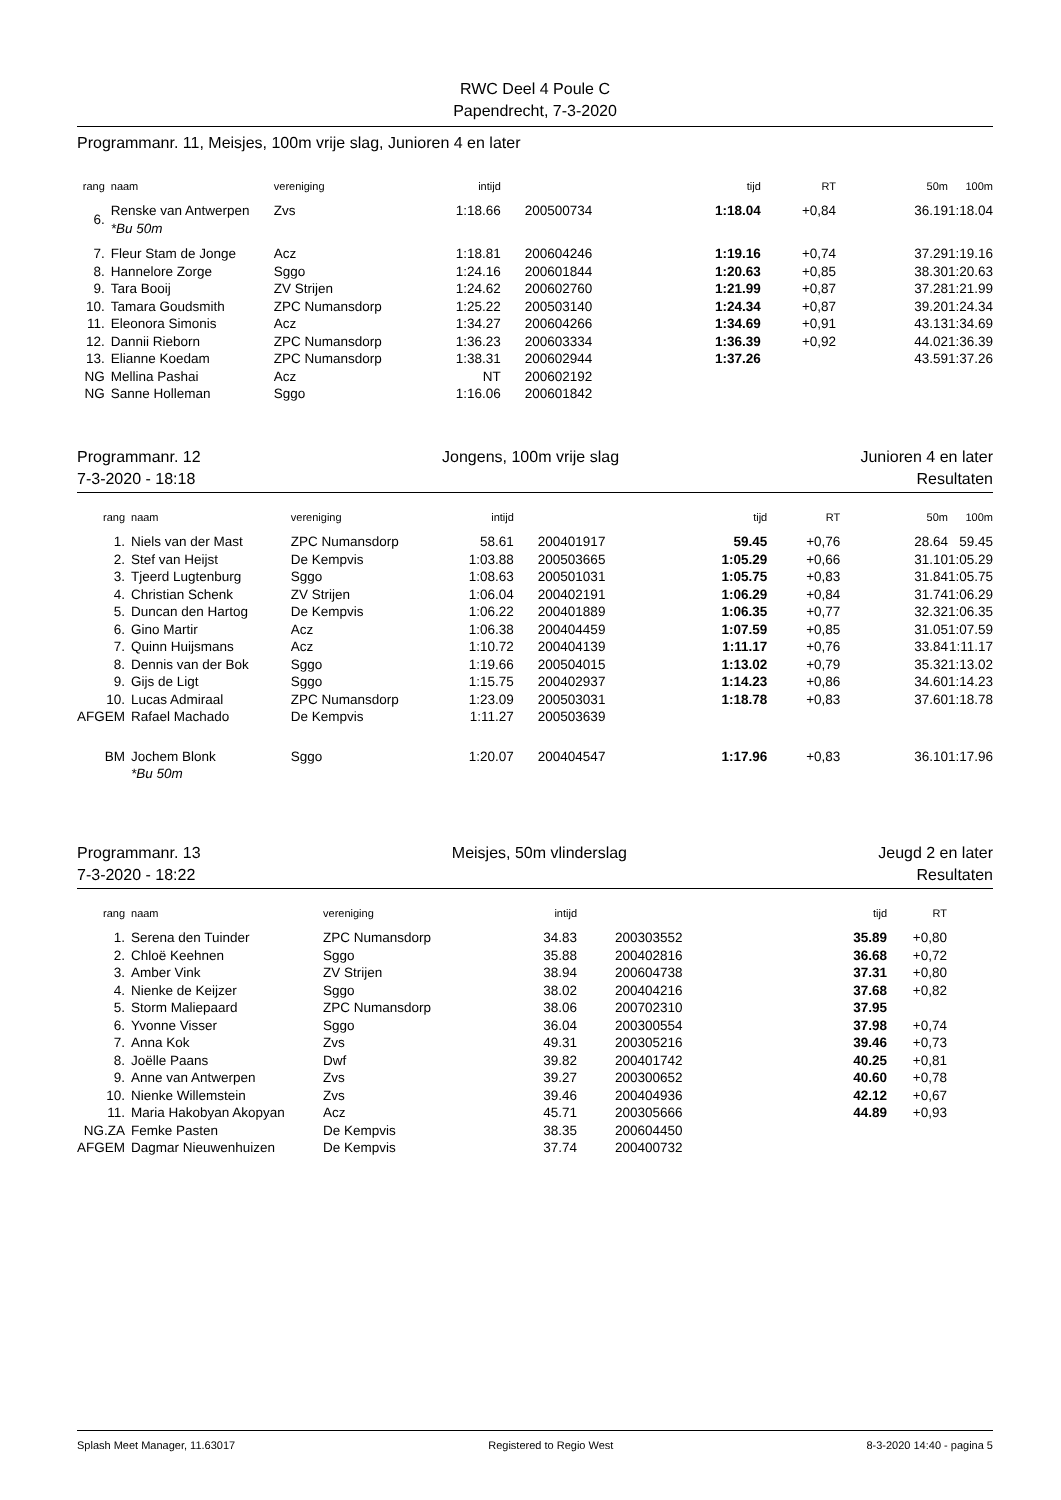RWC Deel 4 Poule C
Papendrecht, 7-3-2020
Programmanr. 11, Meisjes, 100m vrije slag, Junioren 4 en later
| rang | naam | vereniging | intijd | | tijd | RT | 50m | 100m |
| --- | --- | --- | --- | --- | --- | --- | --- | --- |
| 6. | Renske van Antwerpen *Bu 50m | Zvs | 1:18.66 | 200500734 | 1:18.04 | +0,84 | 36.19 | 1:18.04 |
| 7. | Fleur Stam de Jonge | Acz | 1:18.81 | 200604246 | 1:19.16 | +0,74 | 37.29 | 1:19.16 |
| 8. | Hannelore Zorge | Sggo | 1:24.16 | 200601844 | 1:20.63 | +0,85 | 38.30 | 1:20.63 |
| 9. | Tara Booij | ZV Strijen | 1:24.62 | 200602760 | 1:21.99 | +0,87 | 37.28 | 1:21.99 |
| 10. | Tamara Goudsmith | ZPC Numansdorp | 1:25.22 | 200503140 | 1:24.34 | +0,87 | 39.20 | 1:24.34 |
| 11. | Eleonora Simonis | Acz | 1:34.27 | 200604266 | 1:34.69 | +0,91 | 43.13 | 1:34.69 |
| 12. | Dannii Rieborn | ZPC Numansdorp | 1:36.23 | 200603334 | 1:36.39 | +0,92 | 44.02 | 1:36.39 |
| 13. | Elianne Koedam | ZPC Numansdorp | 1:38.31 | 200602944 | 1:37.26 | | 43.59 | 1:37.26 |
| NG | Mellina Pashai | Acz | NT | 200602192 | | | | |
| NG | Sanne Holleman | Sggo | 1:16.06 | 200601842 | | | | |
Programmanr. 12
7-3-2020 - 18:18 Jongens, 100m vrije slag Junioren 4 en later
Resultaten
| rang | naam | vereniging | intijd | | tijd | RT | 50m | 100m |
| --- | --- | --- | --- | --- | --- | --- | --- | --- |
| 1. | Niels van der Mast | ZPC Numansdorp | 58.61 | 200401917 | 59.45 | +0,76 | 28.64 | 59.45 |
| 2. | Stef van Heijst | De Kempvis | 1:03.88 | 200503665 | 1:05.29 | +0,66 | 31.10 | 1:05.29 |
| 3. | Tjeerd Lugtenburg | Sggo | 1:08.63 | 200501031 | 1:05.75 | +0,83 | 31.84 | 1:05.75 |
| 4. | Christian Schenk | ZV Strijen | 1:06.04 | 200402191 | 1:06.29 | +0,84 | 31.74 | 1:06.29 |
| 5. | Duncan den Hartog | De Kempvis | 1:06.22 | 200401889 | 1:06.35 | +0,77 | 32.32 | 1:06.35 |
| 6. | Gino Martir | Acz | 1:06.38 | 200404459 | 1:07.59 | +0,85 | 31.05 | 1:07.59 |
| 7. | Quinn Huijsmans | Acz | 1:10.72 | 200404139 | 1:11.17 | +0,76 | 33.84 | 1:11.17 |
| 8. | Dennis van der Bok | Sggo | 1:19.66 | 200504015 | 1:13.02 | +0,79 | 35.32 | 1:13.02 |
| 9. | Gijs de Ligt | Sggo | 1:15.75 | 200402937 | 1:14.23 | +0,86 | 34.60 | 1:14.23 |
| 10. | Lucas Admiraal | ZPC Numansdorp | 1:23.09 | 200503031 | 1:18.78 | +0,83 | 37.60 | 1:18.78 |
| AFGEM | Rafael Machado | De Kempvis | 1:11.27 | 200503639 | | | | |
| BM | Jochem Blonk *Bu 50m | Sggo | 1:20.07 | 200404547 | 1:17.96 | +0,83 | 36.10 | 1:17.96 |
Programmanr. 13
7-3-2020 - 18:22 Meisjes, 50m vlinderslag Jeugd 2 en later
Resultaten
| rang | naam | vereniging | intijd | | tijd | RT |
| --- | --- | --- | --- | --- | --- | --- |
| 1. | Serena den Tuinder | ZPC Numansdorp | 34.83 | 200303552 | 35.89 | +0,80 |
| 2. | Chloë Keehnen | Sggo | 35.88 | 200402816 | 36.68 | +0,72 |
| 3. | Amber Vink | ZV Strijen | 38.94 | 200604738 | 37.31 | +0,80 |
| 4. | Nienke de Keijzer | Sggo | 38.02 | 200404216 | 37.68 | +0,82 |
| 5. | Storm Maliepaard | ZPC Numansdorp | 38.06 | 200702310 | 37.95 | |
| 6. | Yvonne Visser | Sggo | 36.04 | 200300554 | 37.98 | +0,74 |
| 7. | Anna Kok | Zvs | 49.31 | 200305216 | 39.46 | +0,73 |
| 8. | Joëlle Paans | Dwf | 39.82 | 200401742 | 40.25 | +0,81 |
| 9. | Anne van Antwerpen | Zvs | 39.27 | 200300652 | 40.60 | +0,78 |
| 10. | Nienke Willemstein | Zvs | 39.46 | 200404936 | 42.12 | +0,67 |
| 11. | Maria Hakobyan Akopyan | Acz | 45.71 | 200305666 | 44.89 | +0,93 |
| NG.ZA | Femke Pasten | De Kempvis | 38.35 | 200604450 | | |
| AFGEM | Dagmar Nieuwenhuizen | De Kempvis | 37.74 | 200400732 | | |
Splash Meet Manager, 11.63017 Registered to Regio West 8-3-2020 14:40 - pagina 5